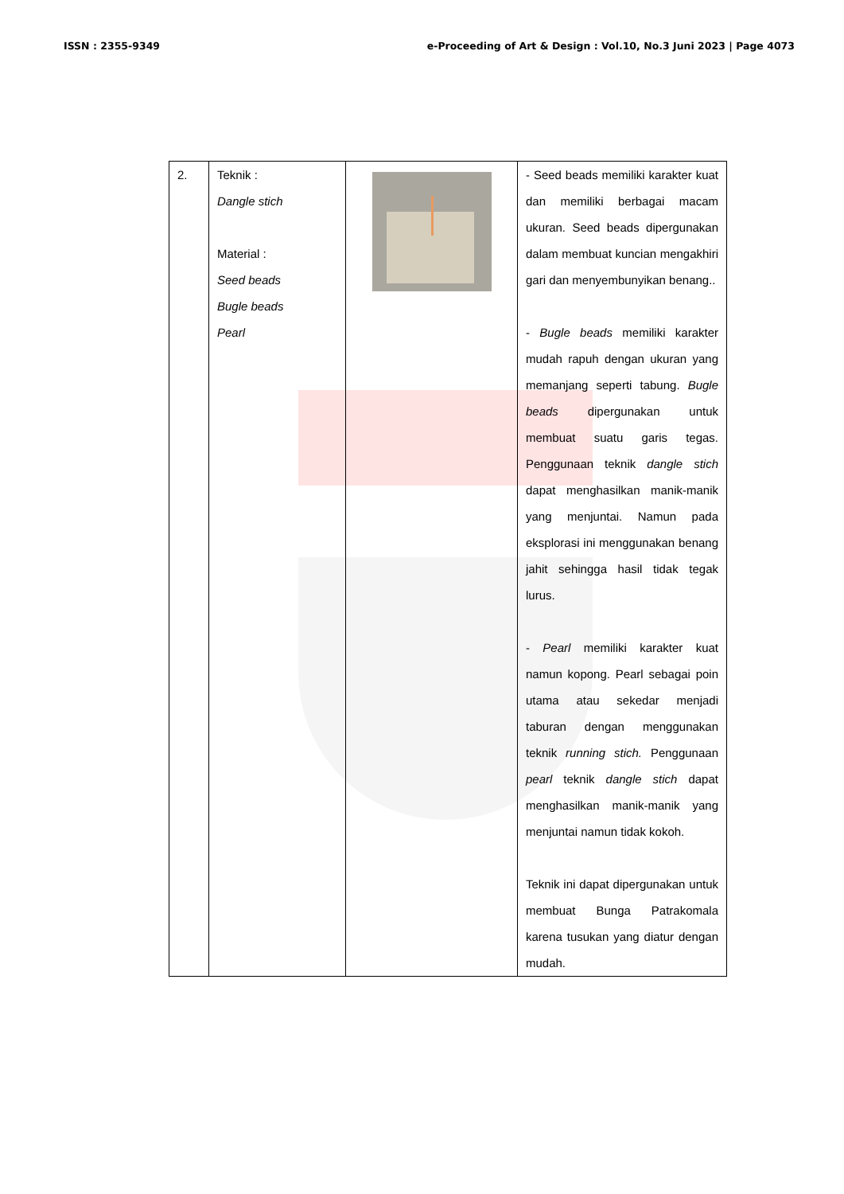ISSN : 2355-9349 e-Proceeding of Art & Design : Vol.10, No.3 Juni 2023 | Page 4073
| 2. | Teknik : Dangle stich Material : Seed beads Bugle beads Pearl | | - Seed beads memiliki karakter kuat dan memiliki berbagai macam ukuran. Seed beads dipergunakan dalam membuat kuncian mengakhiri gari dan menyembunyikan benang.. - Bugle beads memiliki karakter mudah rapuh dengan ukuran yang memanjang seperti tabung. Bugle beads dipergunakan untuk membuat suatu garis tegas. Penggunaan teknik dangle stich dapat menghasilkan manik-manik yang menjuntai. Namun pada eksplorasi ini menggunakan benang jahit sehingga hasil tidak tegak lurus. - Pearl memiliki karakter kuat namun kopong. Pearl sebagai poin utama atau sekedar menjadi taburan dengan menggunakan teknik running stich. Penggunaan pearl teknik dangle stich dapat menghasilkan manik-manik yang menjuntai namun tidak kokoh. Teknik ini dapat dipergunakan untuk membuat Bunga Patrakomala karena tusukan yang diatur dengan mudah. |